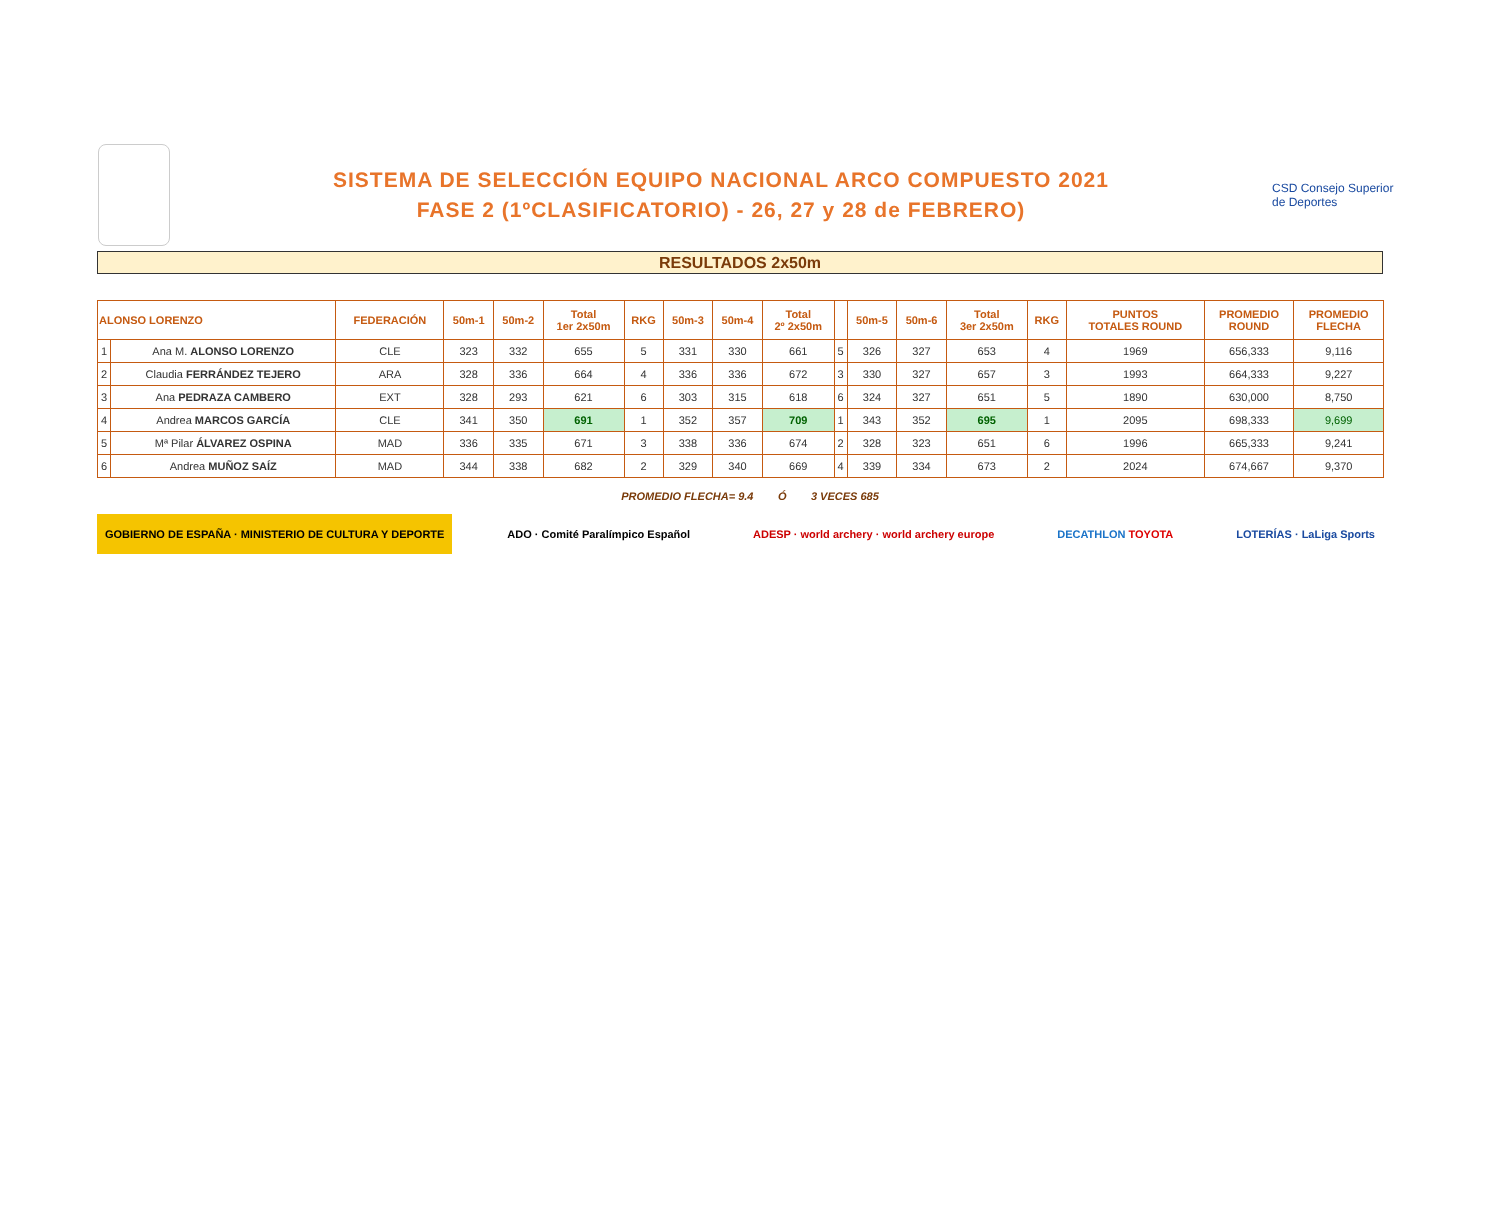SISTEMA DE SELECCIÓN EQUIPO NACIONAL ARCO COMPUESTO 2021
FASE 2 (1ºCLASIFICATORIO) - 26, 27 y 28 de FEBRERO)
CSD Consejo Superior de Deportes
RESULTADOS 2x50m
| ALONSO LORENZO | | FEDERACIÓN | 50m-1 | 50m-2 | Total 1er 2x50m | RKG | 50m-3 | 50m-4 | Total 2º 2x50m | | 50m-5 | 50m-6 | Total 3er 2x50m | RKG | PUNTOS TOTALES ROUND | PROMEDIO ROUND | PROMEDIO FLECHA |
| --- | --- | --- | --- | --- | --- | --- | --- | --- | --- | --- | --- | --- | --- | --- | --- | --- | --- |
| 1 | Ana M. ALONSO LORENZO | CLE | 323 | 332 | 655 | 5 | 331 | 330 | 661 | 5 | 326 | 327 | 653 | 4 | 1969 | 656,333 | 9,116 |
| 2 | Claudia FERRÁNDEZ TEJERO | ARA | 328 | 336 | 664 | 4 | 336 | 336 | 672 | 3 | 330 | 327 | 657 | 3 | 1993 | 664,333 | 9,227 |
| 3 | Ana PEDRAZA CAMBERO | EXT | 328 | 293 | 621 | 6 | 303 | 315 | 618 | 6 | 324 | 327 | 651 | 5 | 1890 | 630,000 | 8,750 |
| 4 | Andrea MARCOS GARCÍA | CLE | 341 | 350 | 691 | 1 | 352 | 357 | 709 | 1 | 343 | 352 | 695 | 1 | 2095 | 698,333 | 9,699 |
| 5 | Mª Pilar ÁLVAREZ OSPINA | MAD | 336 | 335 | 671 | 3 | 338 | 336 | 674 | 2 | 328 | 323 | 651 | 6 | 1996 | 665,333 | 9,241 |
| 6 | Andrea MUÑOZ SAÍZ | MAD | 344 | 338 | 682 | 2 | 329 | 340 | 669 | 4 | 339 | 334 | 673 | 2 | 2024 | 674,667 | 9,370 |
PROMEDIO FLECHA= 9.4 Ó 3 VECES 685
GOBIERNO DE ESPAÑA · MINISTERIO DE CULTURA Y DEPORTE
ADO · Comité Paralímpico Español
ADESP · world archery · world archery europe
DECATHLON TOYOTA LOTERÍAS · LaLiga Sports